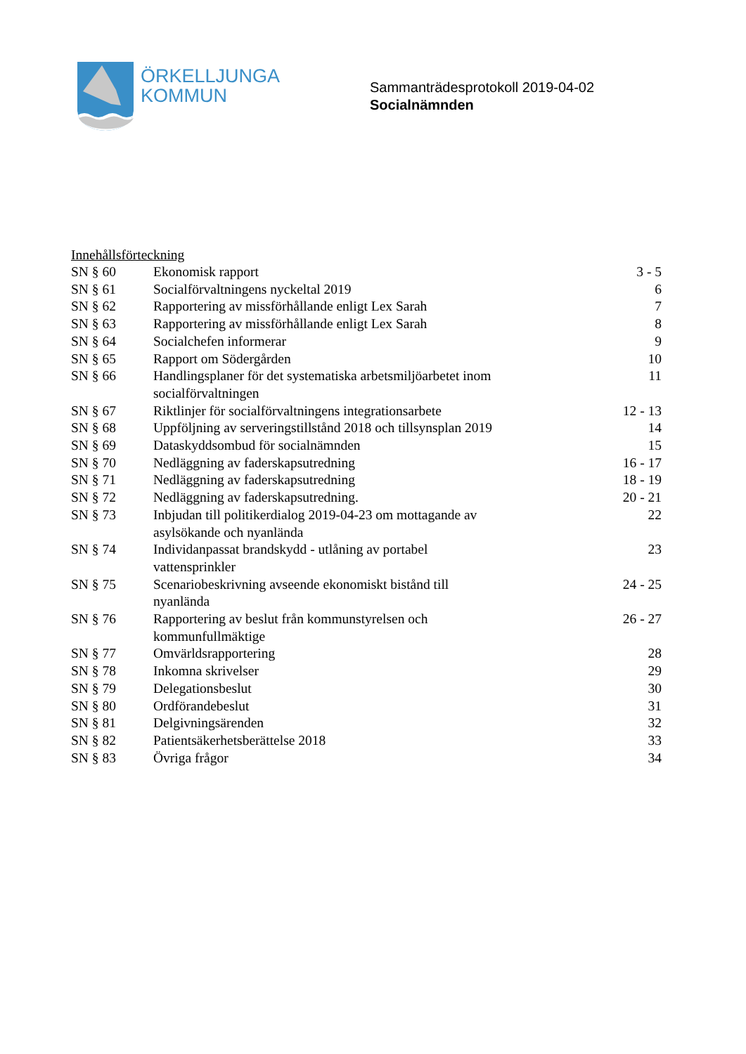ÖRKELLJUNGA
KOMMUN
Sammanträdesprotokoll 2019-04-02
Socialnämnden
Innehållsförteckning
| SN § 60 | Ekonomisk rapport | 3 - 5 |
| SN § 61 | Socialförvaltningens nyckeltal 2019 | 6 |
| SN § 62 | Rapportering av missförhållande enligt Lex Sarah | 7 |
| SN § 63 | Rapportering av missförhållande enligt Lex Sarah | 8 |
| SN § 64 | Socialchefen informerar | 9 |
| SN § 65 | Rapport om Södergården | 10 |
| SN § 66 | Handlingsplaner för det systematiska arbetsmiljöarbetet inom socialförvaltningen | 11 |
| SN § 67 | Riktlinjer för socialförvaltningens integrationsarbete | 12 - 13 |
| SN § 68 | Uppföljning av serveringstillstånd 2018 och tillsynsplan 2019 | 14 |
| SN § 69 | Dataskyddsombud för socialnämnden | 15 |
| SN § 70 | Nedläggning av faderskapsutredning | 16 - 17 |
| SN § 71 | Nedläggning av faderskapsutredning | 18 - 19 |
| SN § 72 | Nedläggning av faderskapsutredning. | 20 - 21 |
| SN § 73 | Inbjudan till politikerdialog 2019-04-23 om mottagande av asylsökande och nyanlända | 22 |
| SN § 74 | Individanpassat brandskydd - utlåning av portabel vattensprinkler | 23 |
| SN § 75 | Scenariobeskrivning avseende ekonomiskt bistånd till nyanlända | 24 - 25 |
| SN § 76 | Rapportering av beslut från kommunstyrelsen och kommunfullmäktige | 26 - 27 |
| SN § 77 | Omvärldsrapportering | 28 |
| SN § 78 | Inkomna skrivelser | 29 |
| SN § 79 | Delegationsbeslut | 30 |
| SN § 80 | Ordförandebeslut | 31 |
| SN § 81 | Delgivningsärenden | 32 |
| SN § 82 | Patientsäkerhetsberättelse 2018 | 33 |
| SN § 83 | Övriga frågor | 34 |